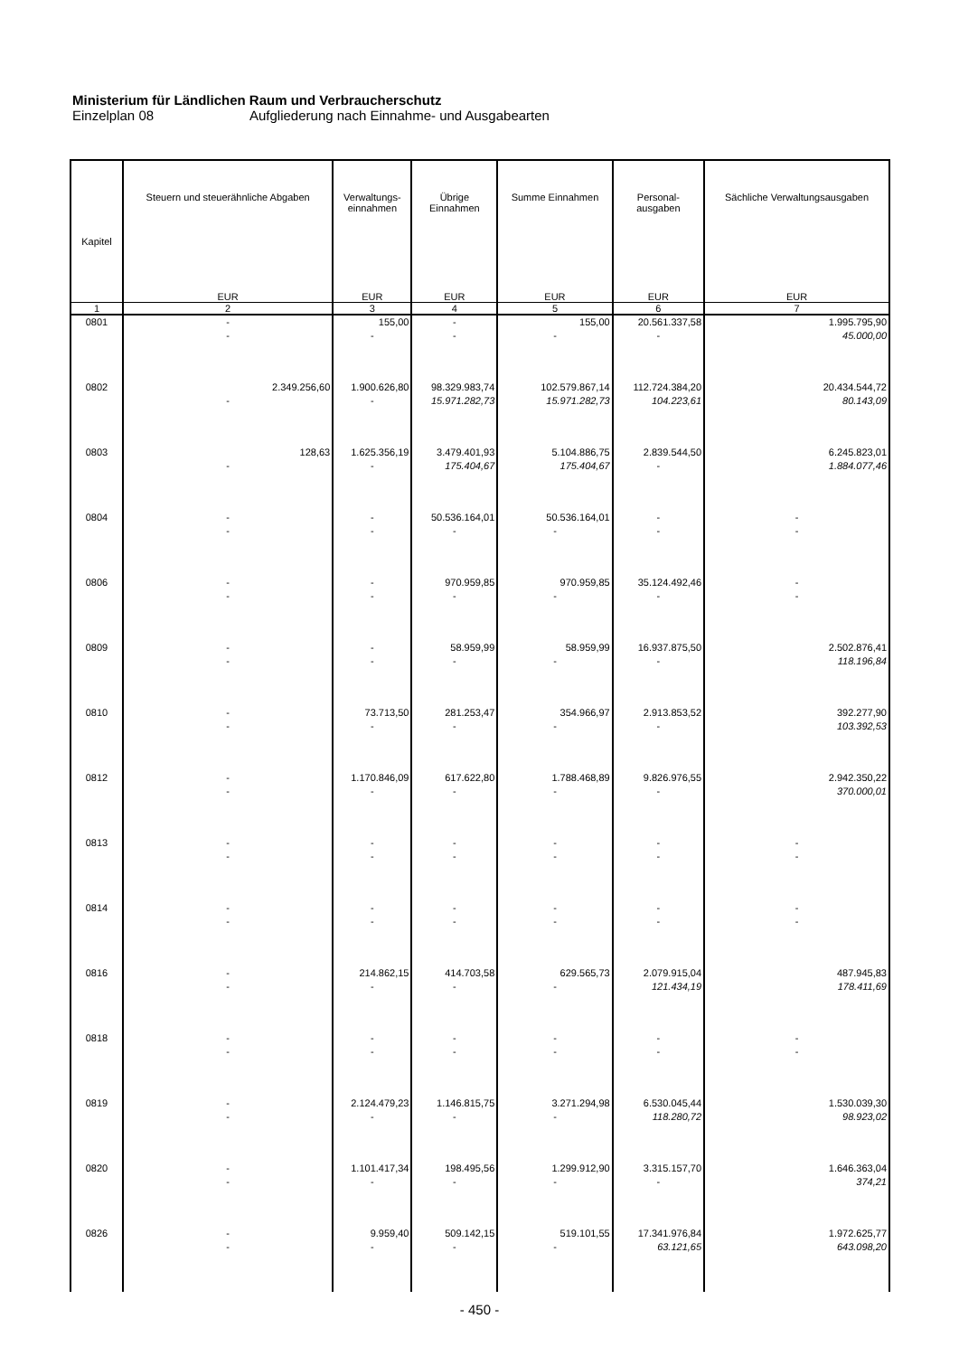Ministerium für Ländlichen Raum und Verbraucherschutz
Einzelplan 08 Aufgliederung nach Einnahme- und Ausgabearten
| Kapitel | Steuern und steuerähnliche Abgaben | Verwaltungs- einnahmen | Übrige Einnahmen | Summe Einnahmen | Personal- ausgaben | Sächliche Verwaltungsausgaben |
| --- | --- | --- | --- | --- | --- | --- |
| | EUR | EUR | EUR | EUR | EUR | EUR |
| 1 | 2 | 3 | 4 | 5 | 6 | 7 |
| 0801 | - - | 155,00 - | - - | 155,00 - | 20.561.337,58 - | 1.995.795,90 45.000,00 |
| 0802 | 2.349.256,60 - | 1.900.626,80 - | 98.329.983,74 15.971.282,73 | 102.579.867,14 15.971.282,73 | 112.724.384,20 104.223,61 | 20.434.544,72 80.143,09 |
| 0803 | 128,63 - | 1.625.356,19 - | 3.479.401,93 175.404,67 | 5.104.886,75 175.404,67 | 2.839.544,50 - | 6.245.823,01 1.884.077,46 |
| 0804 | - - | - - | 50.536.164,01 - | 50.536.164,01 - | - - | - - |
| 0806 | - - | - - | 970.959,85 - | 970.959,85 - | 35.124.492,46 - | - - |
| 0809 | - - | - - | 58.959,99 - | 58.959,99 - | 16.937.875,50 - | 2.502.876,41 118.196,84 |
| 0810 | - - | 73.713,50 - | 281.253,47 - | 354.966,97 - | 2.913.853,52 - | 392.277,90 103.392,53 |
| 0812 | - - | 1.170.846,09 - | 617.622,80 - | 1.788.468,89 - | 9.826.976,55 - | 2.942.350,22 370.000,01 |
| 0813 | - - | - - | - - | - - | - - | - - |
| 0814 | - - | - - | - - | - - | - - | - - |
| 0816 | - - | 214.862,15 - | 414.703,58 - | 629.565,73 - | 2.079.915,04 121.434,19 | 487.945,83 178.411,69 |
| 0818 | - - | - - | - - | - - | - - | - - |
| 0819 | - - | 2.124.479,23 - | 1.146.815,75 - | 3.271.294,98 - | 6.530.045,44 118.280,72 | 1.530.039,30 98.923,02 |
| 0820 | - - | 1.101.417,34 - | 198.495,56 - | 1.299.912,90 - | 3.315.157,70 - | 1.646.363,04 374,21 |
| 0826 | - - | 9.959,40 - | 509.142,15 - | 519.101,55 - | 17.341.976,84 63.121,65 | 1.972.625,77 643.098,20 |
- 450 -